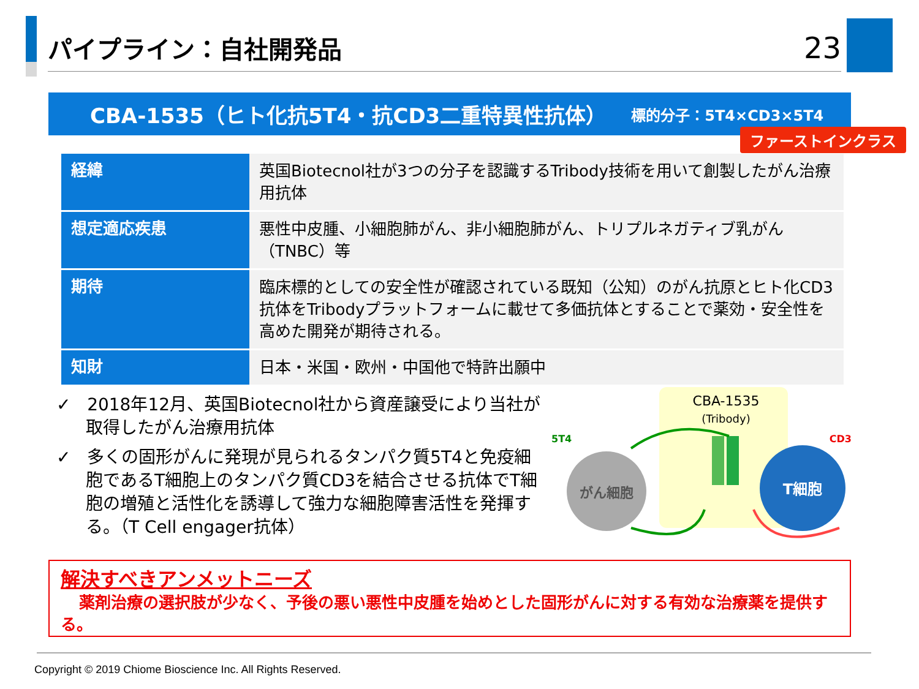パイプライン：自社開発品
23
CBA-1535（ヒト化抗5T4・抗CD3二重特異性抗体） 標的分子：5T4×CD3×5T4
ファーストインクラス
| 経緯 | 英国Biotecnol社が3つの分子を認識するTribody技術を用いて創製したがん治療用抗体 |
| 想定適応疾患 | 悪性中皮腫、小細胞肺がん、非小細胞肺がん、トリプルネガティブ乳がん（TNBC）等 |
| 期待 | 臨床標的としての安全性が確認されている既知（公知）のがん抗原とヒト化CD3抗体をTribodyプラットフォームに載せて多価抗体とすることで薬効・安全性を高めた開発が期待される。 |
| 知財 | 日本・米国・欧州・中国他で特許出願中 |
✓ 2018年12月、英国Biotecnol社から資産譲受により当社が取得したがん治療用抗体
✓ 多くの固形がんに発現が見られるタンパク質5T4と免疫細胞であるT細胞上のタンパク質CD3を結合させる抗体でT細胞の増殖と活性化を誘導して強力な細胞障害活性を発揮する。（T Cell engager抗体）
CBA-1535
(Tribody)
5T4
CD3
がん細胞
T細胞
解決すべきアンメットニーズ
薬剤治療の選択肢が少なく、予後の悪い悪性中皮腫を始めとした固形がんに対する有効な治療薬を提供する。
Copyright © 2019 Chiome Bioscience Inc. All Rights Reserved.